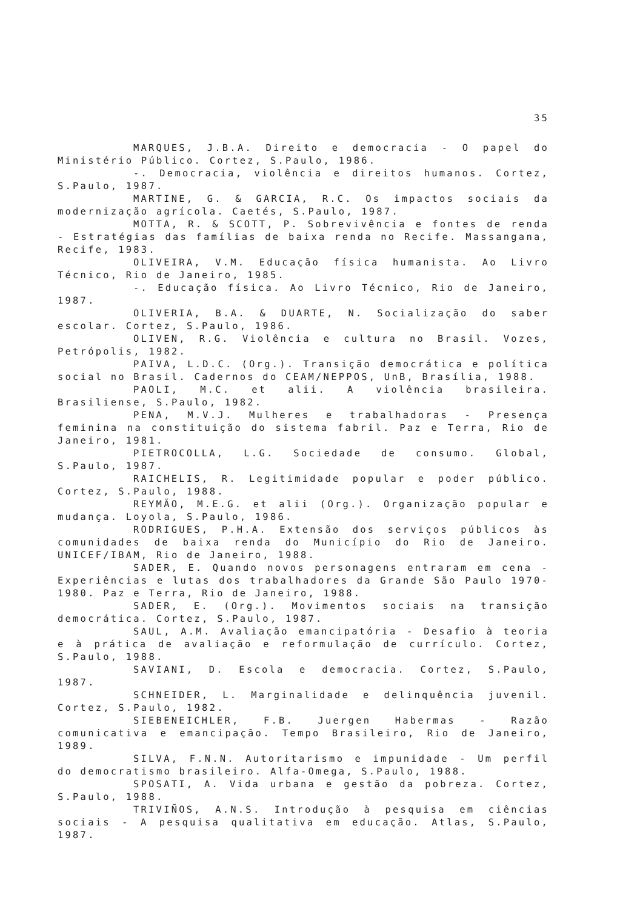35
MARQUES, J.B.A. Direito e democracia - O papel do Ministério Público. Cortez, S.Paulo, 1986.
-. Democracia, violência e direitos humanos. Cortez, S.Paulo, 1987.
MARTINE, G. & GARCIA, R.C. Os impactos sociais da modernização agrícola. Caetés, S.Paulo, 1987.
MOTTA, R. & SCOTT, P. Sobrevivência e fontes de renda - Estratégias das famílias de baixa renda no Recife. Massangana, Recife, 1983.
OLIVEIRA, V.M. Educação física humanista. Ao Livro Técnico, Rio de Janeiro, 1985.
-. Educação física. Ao Livro Técnico, Rio de Janeiro, 1987.
OLIVERIA, B.A. & DUARTE, N. Socialização do saber escolar. Cortez, S.Paulo, 1986.
OLIVEN, R.G. Violência e cultura no Brasil. Vozes, Petrópolis, 1982.
PAIVA, L.D.C. (Org.). Transição democrática e política social no Brasil. Cadernos do CEAM/NEPPOS, UnB, Brasília, 1988.
PAOLI, M.C. et alii. A violência brasileira. Brasiliense, S.Paulo, 1982.
PENA, M.V.J. Mulheres e trabalhadoras - Presença feminina na constituição do sistema fabril. Paz e Terra, Rio de Janeiro, 1981.
PIETROCOLLA, L.G. Sociedade de consumo. Global, S.Paulo, 1987.
RAICHELIS, R. Legitimidade popular e poder público. Cortez, S.Paulo, 1988.
REYMÃO, M.E.G. et alii (Org.). Organização popular e mudança. Loyola, S.Paulo, 1986.
RODRIGUES, P.H.A. Extensão dos serviços públicos às comunidades de baixa renda do Município do Rio de Janeiro. UNICEF/IBAM, Rio de Janeiro, 1988.
SADER, E. Quando novos personagens entraram em cena - Experiências e lutas dos trabalhadores da Grande São Paulo 1970-1980. Paz e Terra, Rio de Janeiro, 1988.
SADER, E. (Org.). Movimentos sociais na transição democrática. Cortez, S.Paulo, 1987.
SAUL, A.M. Avaliação emancipatória - Desafio à teoria e à prática de avaliação e reformulação de currículo. Cortez, S.Paulo, 1988.
SAVIANI, D. Escola e democracia. Cortez, S.Paulo, 1987.
SCHNEIDER, L. Marginalidade e delinquência juvenil. Cortez, S.Paulo, 1982.
SIEBENEICHLER, F.B. Juergen Habermas - Razão comunicativa e emancipação. Tempo Brasileiro, Rio de Janeiro, 1989.
SILVA, F.N.N. Autoritarismo e impunidade - Um perfil do democratismo brasileiro. Alfa-Omega, S.Paulo, 1988.
SPOSATI, A. Vida urbana e gestão da pobreza. Cortez, S.Paulo, 1988.
TRIVIÑOS, A.N.S. Introdução à pesquisa em ciências sociais - A pesquisa qualitativa em educação. Atlas, S.Paulo, 1987.